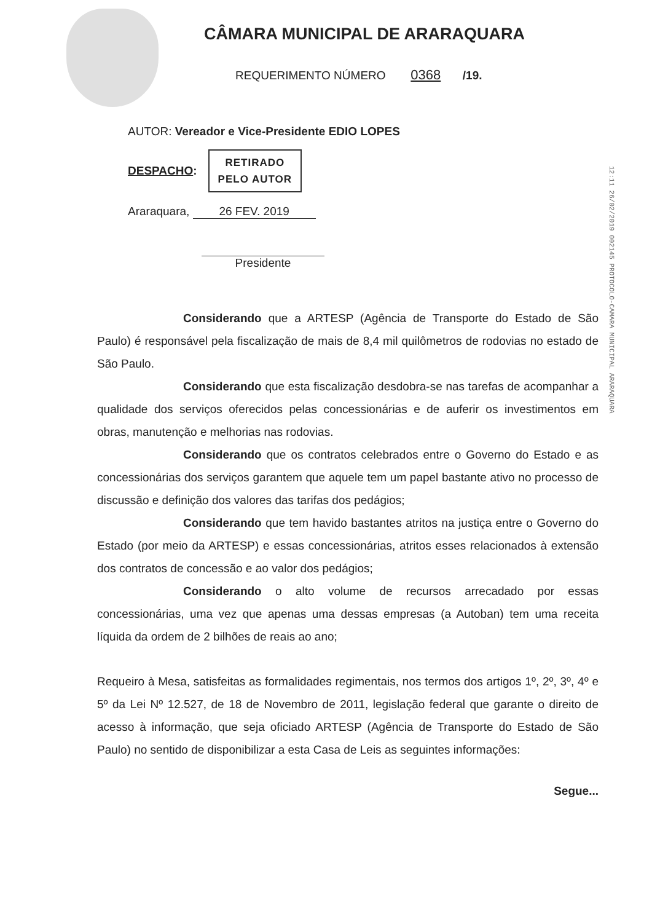CÂMARA MUNICIPAL DE ARARAQUARA
REQUERIMENTO NÚMERO 0368 /19.
AUTOR: Vereador e Vice-Presidente EDIO LOPES
DESPACHO:
RETIRADO
PELO AUTOR
Araraquara, 26 FEV. 2019
Presidente
12:11 26/02/2019 002145 PROTOCOLO-CAMARA MUNICIPAL ARARAQUARA
Considerando que a ARTESP (Agência de Transporte do Estado de São Paulo) é responsável pela fiscalização de mais de 8,4 mil quilômetros de rodovias no estado de São Paulo.
Considerando que esta fiscalização desdobra-se nas tarefas de acompanhar a qualidade dos serviços oferecidos pelas concessionárias e de auferir os investimentos em obras, manutenção e melhorias nas rodovias.
Considerando que os contratos celebrados entre o Governo do Estado e as concessionárias dos serviços garantem que aquele tem um papel bastante ativo no processo de discussão e definição dos valores das tarifas dos pedágios;
Considerando que tem havido bastantes atritos na justiça entre o Governo do Estado (por meio da ARTESP) e essas concessionárias, atritos esses relacionados à extensão dos contratos de concessão e ao valor dos pedágios;
Considerando o alto volume de recursos arrecadado por essas concessionárias, uma vez que apenas uma dessas empresas (a Autoban) tem uma receita líquida da ordem de 2 bilhões de reais ao ano;
Requeiro à Mesa, satisfeitas as formalidades regimentais, nos termos dos artigos 1º, 2º, 3º, 4º e 5º da Lei Nº 12.527, de 18 de Novembro de 2011, legislação federal que garante o direito de acesso à informação, que seja oficiado ARTESP (Agência de Transporte do Estado de São Paulo) no sentido de disponibilizar a esta Casa de Leis as seguintes informações:
Segue...